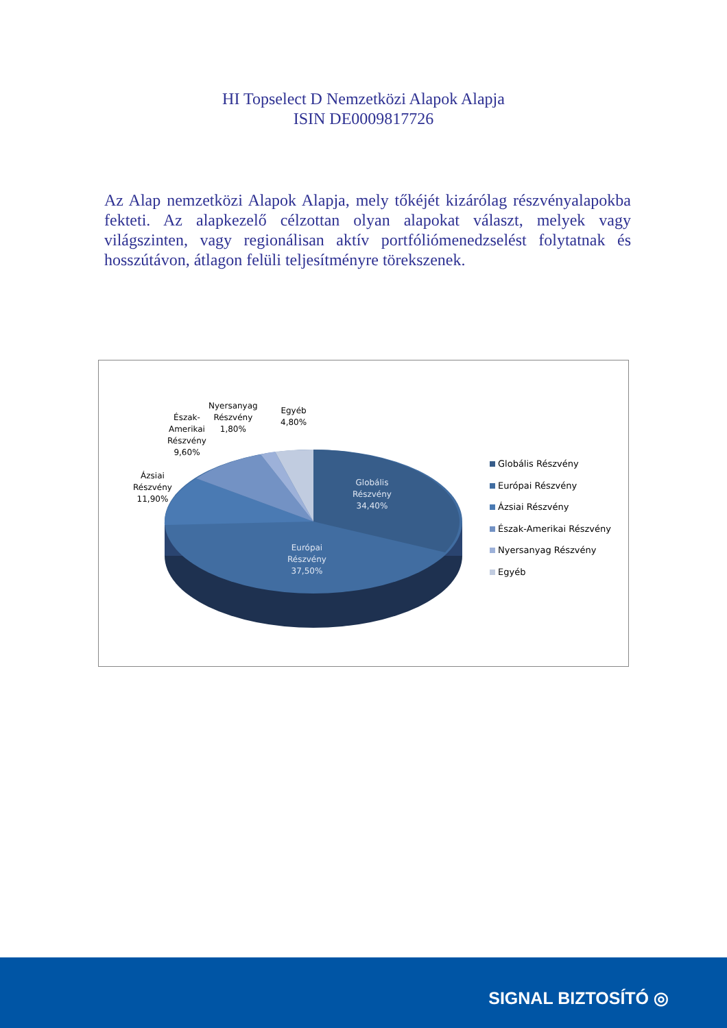HI Topselect D Nemzetközi Alapok Alapja
ISIN DE0009817726
Az Alap nemzetközi Alapok Alapja, mely tőkéjét kizárólag részvényalapokba fekteti. Az alapkezelő célzottan olyan alapokat választ, melyek vagy világszinten, vagy regionálisan aktív portfóliómenedzselést folytatnak és hosszútávon, átlagon felüli teljesítményre törekszenek.
Ázsiai
Részvény
11,90%
Észak-
Amerikai
Részvény
9,60%
Nyersanyag
Részvény
1,80%
Egyéb
4,80%
Globális
Részvény
34,40%
Európai
Részvény
37,50%
Globális Részvény
Európai Részvény
Ázsiai Részvény
Észak-Amerikai Részvény
Nyersanyag Részvény
Egyéb
SIGNAL BIZTOSÍTÓ ◎